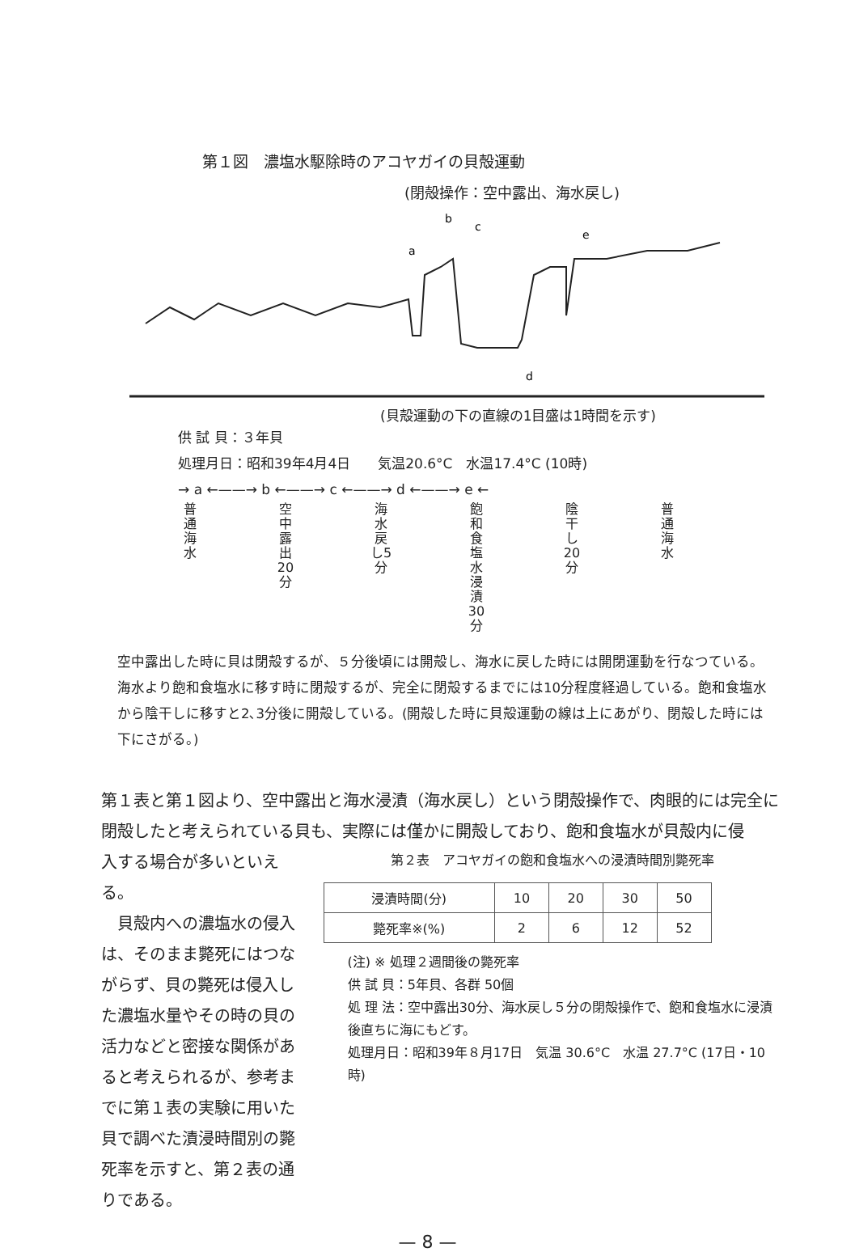第１図　濃塩水駆除時のアコヤガイの貝殻運動
(閉殻操作：空中露出、海水戻し)
a
b
c
e
d
(貝殻運動の下の直線の1目盛は1時間を示す)
供 試 貝：３年貝
処理月日：昭和39年4月4日　　気温20.6°C　水温17.4°C (10時)
→ a ←——→ b ←——→ c ←——→ d ←——→ e ←
普通海水
空中露出20分
海水戻し5分
飽和食塩水浸漬30分
陰干し20分
普通海水
空中露出した時に貝は閉殻するが、５分後頃には開殻し、海水に戻した時には開閉運動を行なつている。海水より飽和食塩水に移す時に閉殻するが、完全に閉殻するまでには10分程度経過している。飽和食塩水から陰干しに移すと2､3分後に開殻している。(開殻した時に貝殻運動の線は上にあがり、閉殻した時には下にさがる。)
第１表と第１図より、空中露出と海水浸漬（海水戻し）という閉殻操作で、肉眼的には完全に閉殻したと考えられている貝も、実際には僅かに開殻しており、飽和食塩水が貝殻内に侵
入する場合が多いといえる。
　貝殻内への濃塩水の侵入は、そのまま斃死にはつながらず、貝の斃死は侵入した濃塩水量やその時の貝の活力などと密接な関係があると考えられるが、参考までに第１表の実験に用いた貝で調べた漬浸時間別の斃死率を示すと、第２表の通りである。
第２表　アコヤガイの飽和食塩水への浸漬時間別斃死率
| 浸漬時間(分) | 10 | 20 | 30 | 50 |
| 斃死率※(%) | 2 | 6 | 12 | 52 |
(注) ※ 処理２週間後の斃死率
供 試 貝：5年貝、各群 50個
処 理 法：空中露出30分、海水戻し５分の閉殻操作で、飽和食塩水に浸漬後直ちに海にもどす。
処理月日：昭和39年８月17日　気温 30.6°C　水温 27.7°C (17日・10時)
— 8 —